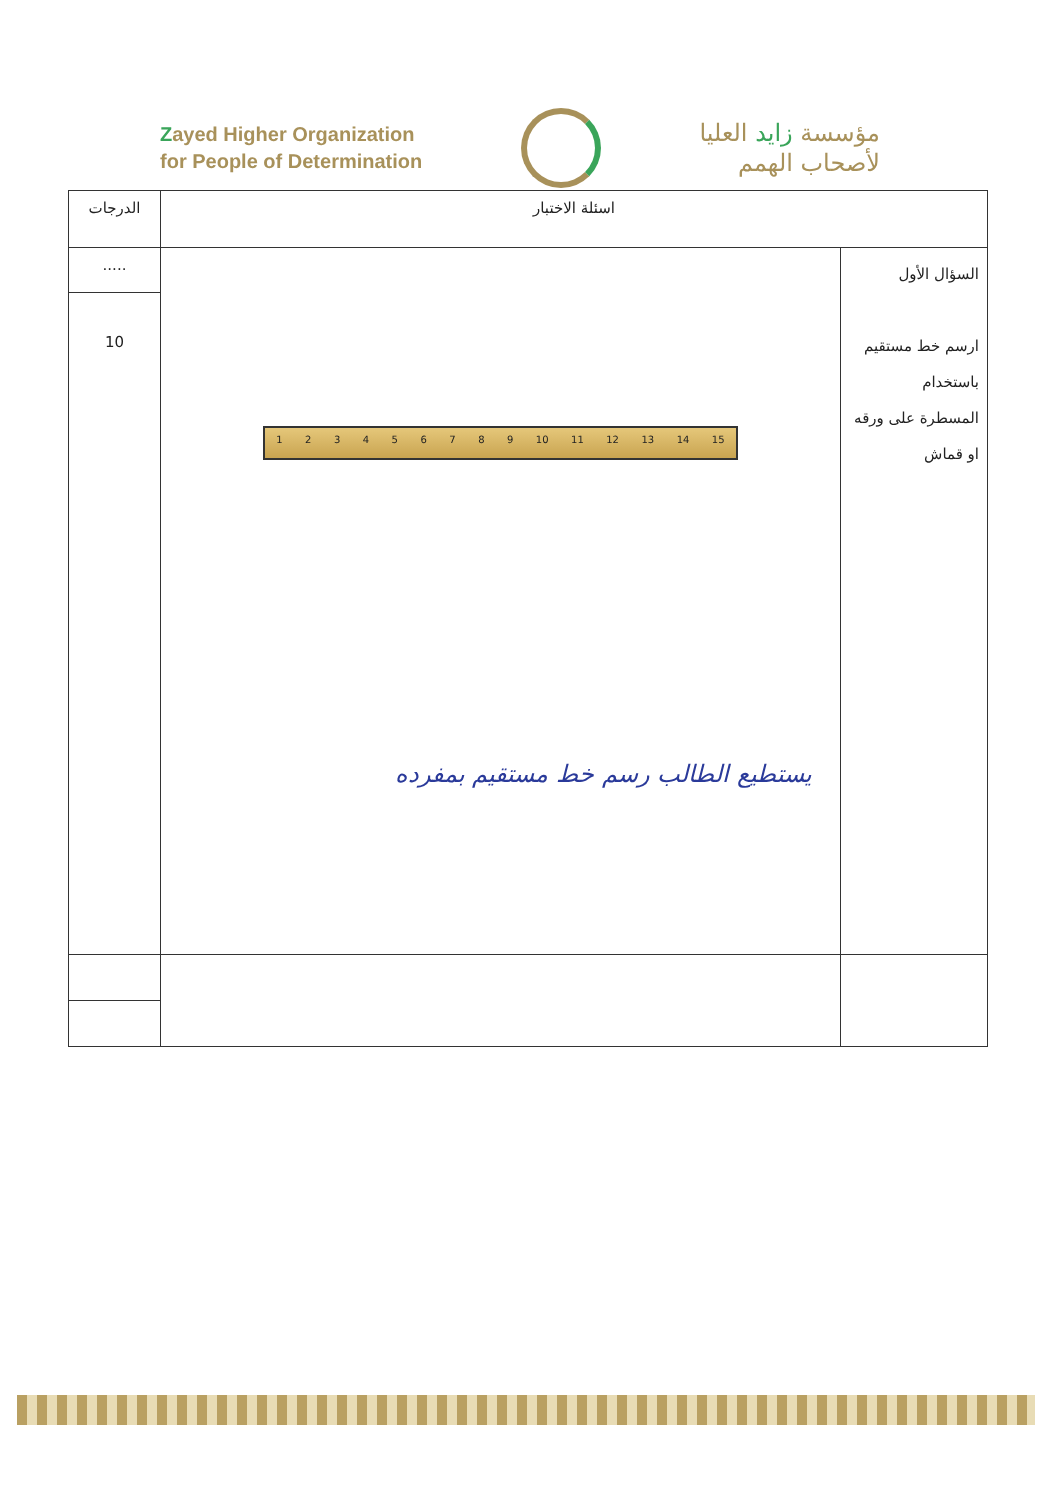Zayed Higher Organization
for People of Determination
مؤسسة زايد العليا
لأصحاب الهمم
| اسئلة الاختبار | | الدرجات |
| --- | --- | --- |
| السؤال الأول ارسم خط مستقيم باستخدام المسطرة على ورقه او قماش | 1 2 3 4 5 6 7 8 9 10 11 12 13 14 15 يستطيع الطالب رسم خط مستقيم بمفرده | ..... |
| | | 10 |